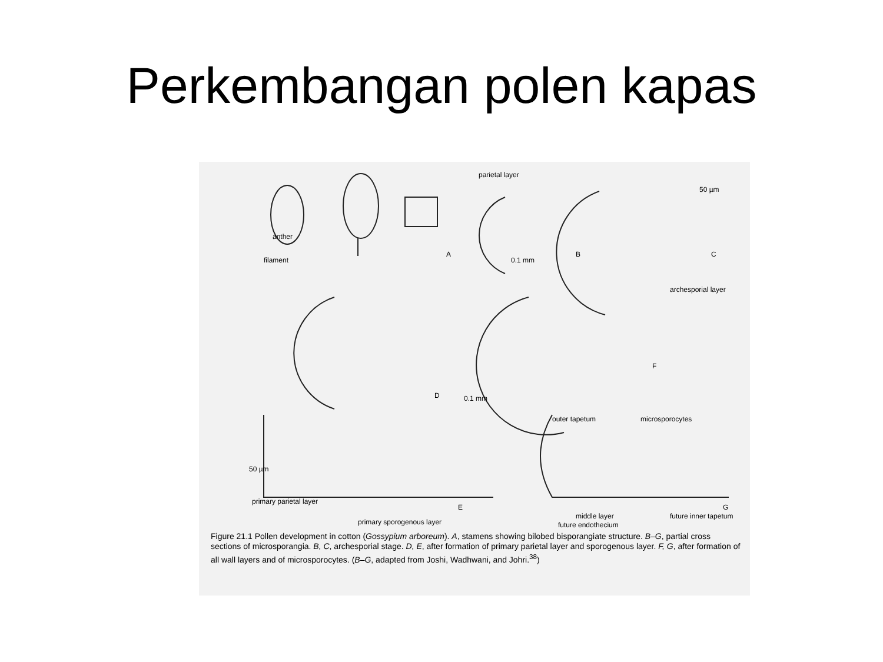Perkembangan polen kapas
parietal layer
50 µm
anther
filament
A
0.1 mm
B C
archesporial layer
F
D 0.1 mm
outer tapetum microsporocytes
50 µm
primary parietal layer
E G
primary sporogenous layer
middle layer
future endothecium
future inner tapetum
Figure 21.1 Pollen development in cotton (Gossypium arboreum). A, stamens showing bilobed bisporangiate structure. B–G, partial cross sections of microsporangia. B, C, archesporial stage. D, E, after formation of primary parietal layer and sporogenous layer. F, G, after formation of all wall layers and of microsporocytes. (B–G, adapted from Joshi, Wadhwani, and Johri.<sup>38</sup>)